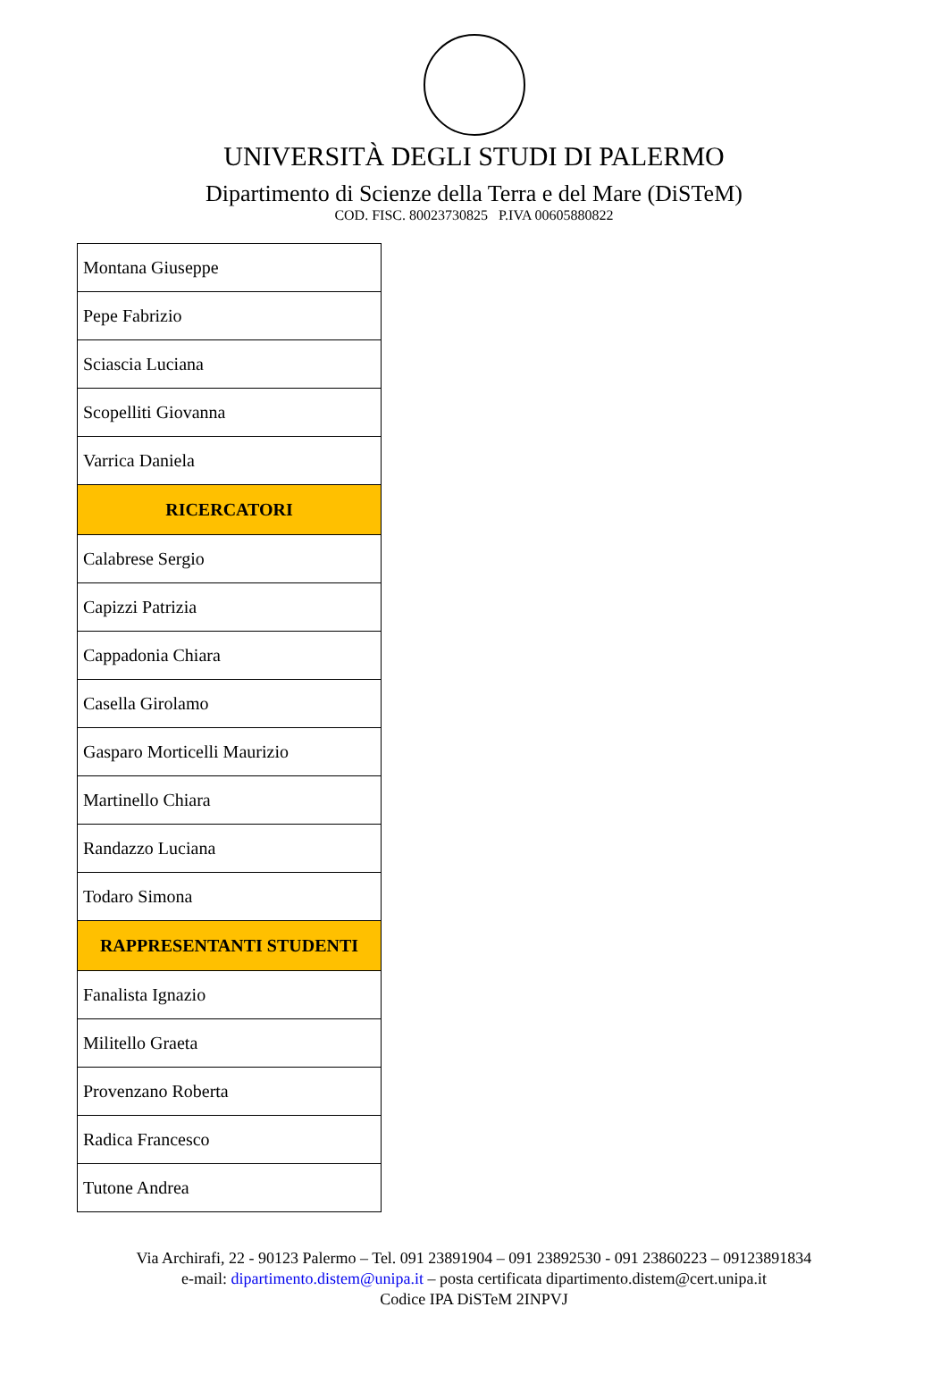UNIVERSITÀ DEGLI STUDI DI PALERMO
Dipartimento di Scienze della Terra e del Mare (DiSTeM)
COD. FISC. 80023730825 P.IVA 00605880822
| Montana Giuseppe |
| Pepe Fabrizio |
| Sciascia Luciana |
| Scopelliti Giovanna |
| Varrica Daniela |
| RICERCATORI |
| Calabrese Sergio |
| Capizzi Patrizia |
| Cappadonia Chiara |
| Casella Girolamo |
| Gasparo Morticelli Maurizio |
| Martinello Chiara |
| Randazzo Luciana |
| Todaro Simona |
| RAPPRESENTANTI STUDENTI |
| Fanalista Ignazio |
| Militello Graeta |
| Provenzano Roberta |
| Radica Francesco |
| Tutone Andrea |
Via Archirafi, 22 - 90123 Palermo – Tel. 091 23891904 – 091 23892530 - 091 23860223 – 09123891834
e-mail: dipartimento.distem@unipa.it – posta certificata dipartimento.distem@cert.unipa.it
Codice IPA DiSTeM 2INPVJ